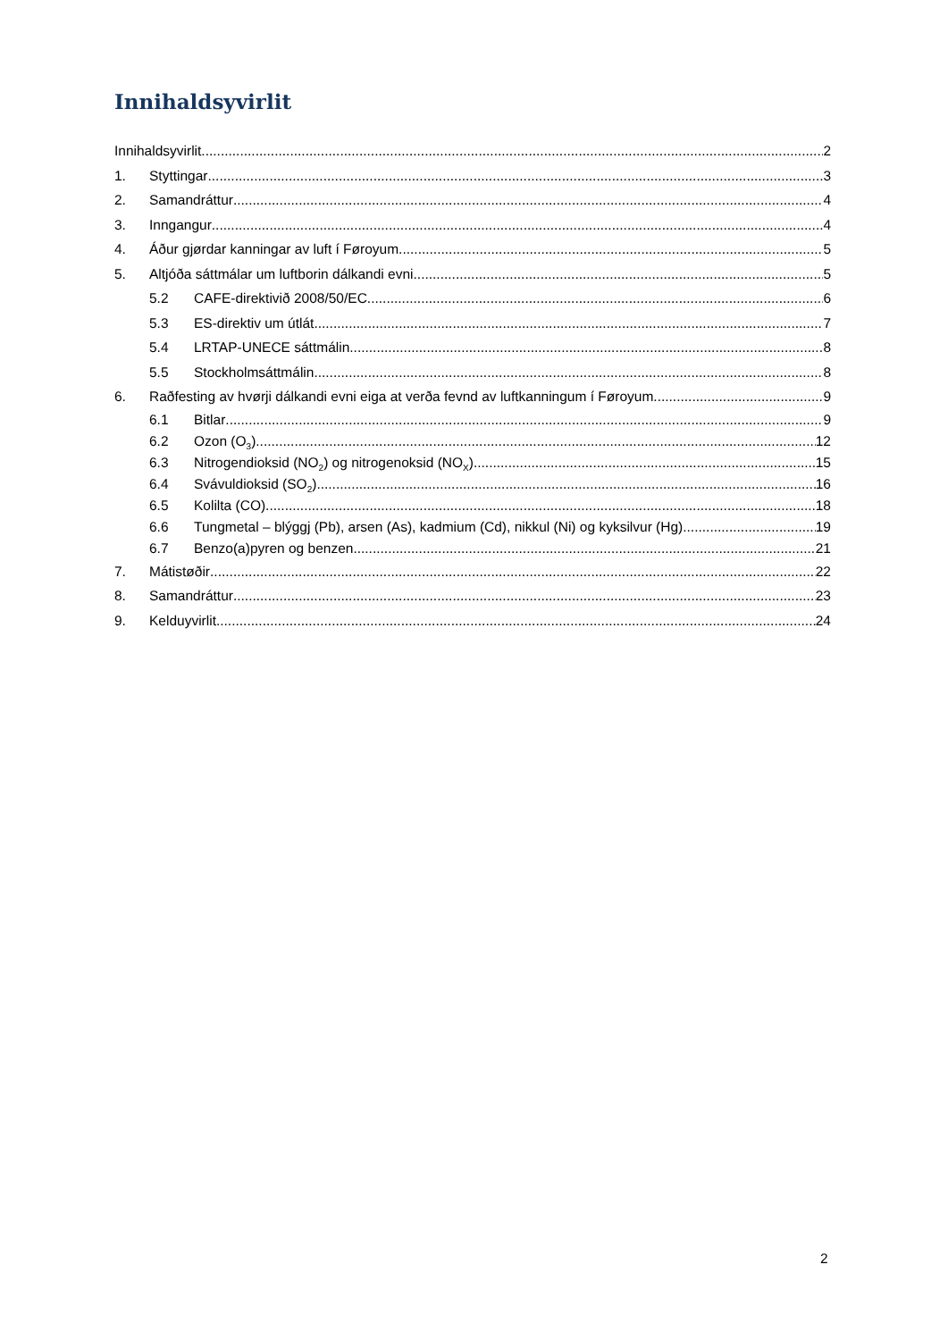Innihaldsyvirlit
Innihaldsyvirlit 2
1. Styttingar 3
2. Samandráttur 4
3. Inngangur 4
4. Áður gjørdar kanningar av luft í Føroyum 5
5. Altjóða sáttmálar um luftborin dálkandi evni 5
5.2 CAFE-direktivið 2008/50/EC 6
5.3 ES-direktiv um útlát 7
5.4 LRTAP-UNECE sáttmálin 8
5.5 Stockholmsáttmálin 8
6. Raðfesting av hvørji dálkandi evni eiga at verða fevnd av luftkanningum í Føroyum. 9
6.1 Bitlar 9
6.2 Ozon (O<sub>3</sub>) 12
6.3 Nitrogendioksid (NO<sub>2</sub>) og nitrogenoksid (NO<sub>X</sub>) 15
6.4 Svávuldioksid (SO<sub>2</sub>) 16
6.5 Kolilta (CO) 18
6.6 Tungmetal – blýggj (Pb), arsen (As), kadmium (Cd), nikkul (Ni) og kyksilvur (Hg) 19
6.7 Benzo(a)pyren og benzen 21
7. Mátistøðir 22
8. Samandráttur 23
9. Kelduyvirlit 24
2